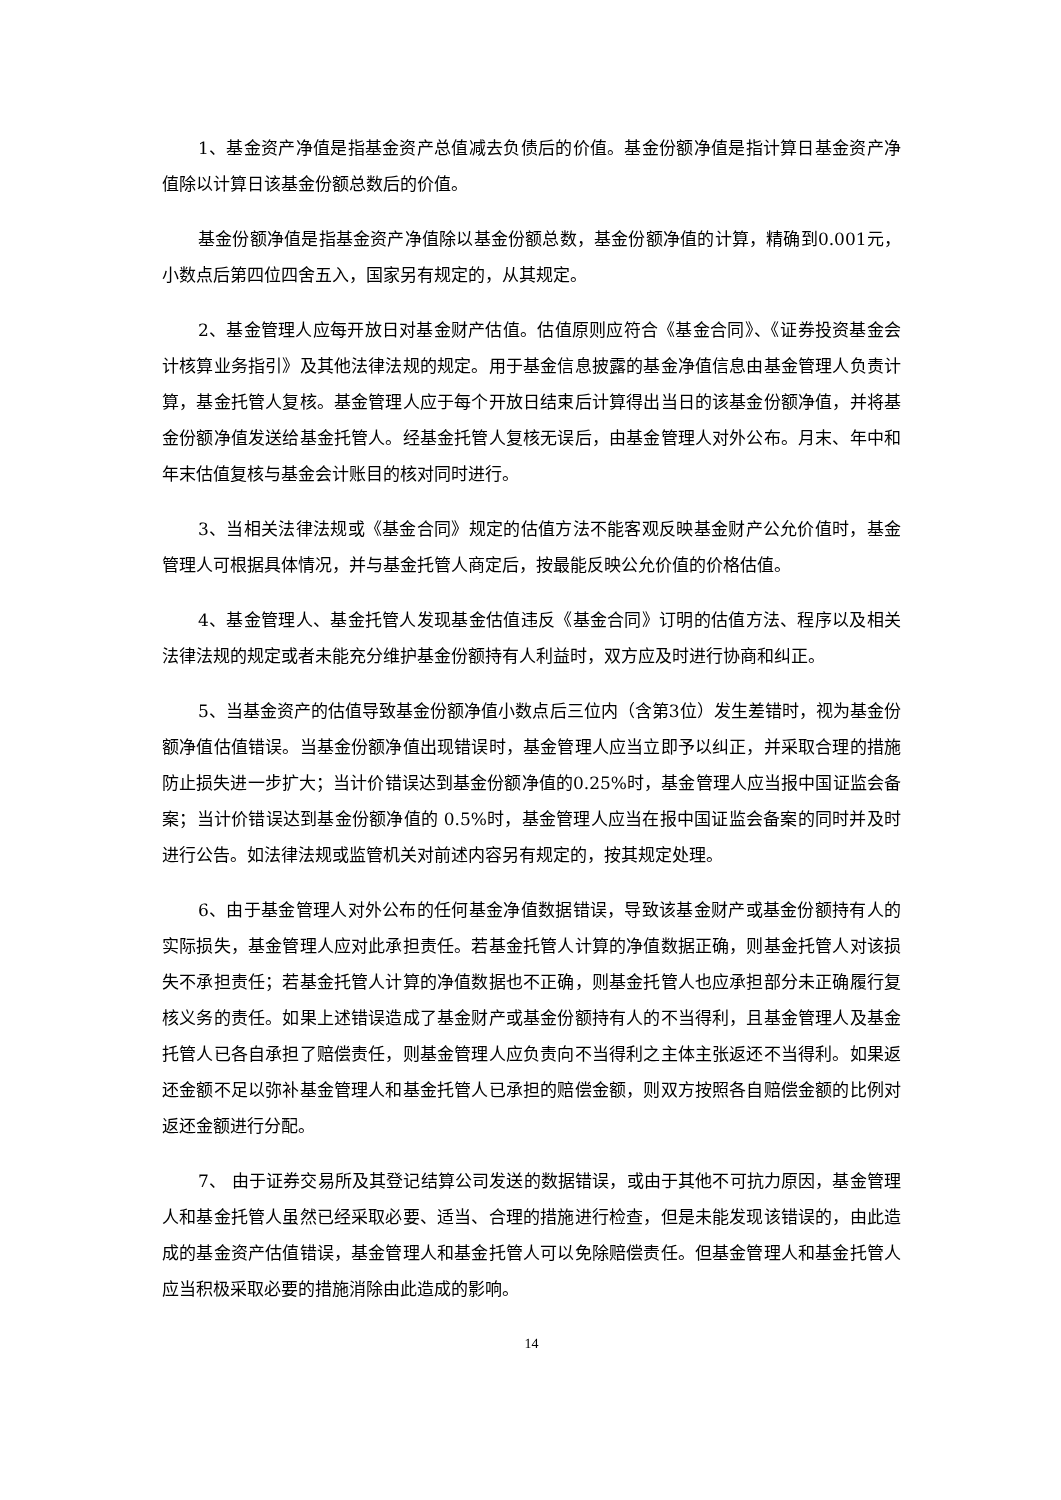1、基金资产净值是指基金资产总值减去负债后的价值。基金份额净值是指计算日基金资产净值除以计算日该基金份额总数后的价值。
基金份额净值是指基金资产净值除以基金份额总数，基金份额净值的计算，精确到0.001元，小数点后第四位四舍五入，国家另有规定的，从其规定。
2、基金管理人应每开放日对基金财产估值。估值原则应符合《基金合同》、《证券投资基金会计核算业务指引》及其他法律法规的规定。用于基金信息披露的基金净值信息由基金管理人负责计算，基金托管人复核。基金管理人应于每个开放日结束后计算得出当日的该基金份额净值，并将基金份额净值发送给基金托管人。经基金托管人复核无误后，由基金管理人对外公布。月末、年中和年末估值复核与基金会计账目的核对同时进行。
3、当相关法律法规或《基金合同》规定的估值方法不能客观反映基金财产公允价值时，基金管理人可根据具体情况，并与基金托管人商定后，按最能反映公允价值的价格估值。
4、基金管理人、基金托管人发现基金估值违反《基金合同》订明的估值方法、程序以及相关法律法规的规定或者未能充分维护基金份额持有人利益时，双方应及时进行协商和纠正。
5、当基金资产的估值导致基金份额净值小数点后三位内（含第3位）发生差错时，视为基金份额净值估值错误。当基金份额净值出现错误时，基金管理人应当立即予以纠正，并采取合理的措施防止损失进一步扩大；当计价错误达到基金份额净值的0.25%时，基金管理人应当报中国证监会备案；当计价错误达到基金份额净值的 0.5%时，基金管理人应当在报中国证监会备案的同时并及时进行公告。如法律法规或监管机关对前述内容另有规定的，按其规定处理。
6、由于基金管理人对外公布的任何基金净值数据错误，导致该基金财产或基金份额持有人的实际损失，基金管理人应对此承担责任。若基金托管人计算的净值数据正确，则基金托管人对该损失不承担责任；若基金托管人计算的净值数据也不正确，则基金托管人也应承担部分未正确履行复核义务的责任。如果上述错误造成了基金财产或基金份额持有人的不当得利，且基金管理人及基金托管人已各自承担了赔偿责任，则基金管理人应负责向不当得利之主体主张返还不当得利。如果返还金额不足以弥补基金管理人和基金托管人已承担的赔偿金额，则双方按照各自赔偿金额的比例对返还金额进行分配。
7、 由于证券交易所及其登记结算公司发送的数据错误，或由于其他不可抗力原因，基金管理人和基金托管人虽然已经采取必要、适当、合理的措施进行检查，但是未能发现该错误的，由此造成的基金资产估值错误，基金管理人和基金托管人可以免除赔偿责任。但基金管理人和基金托管人应当积极采取必要的措施消除由此造成的影响。
14